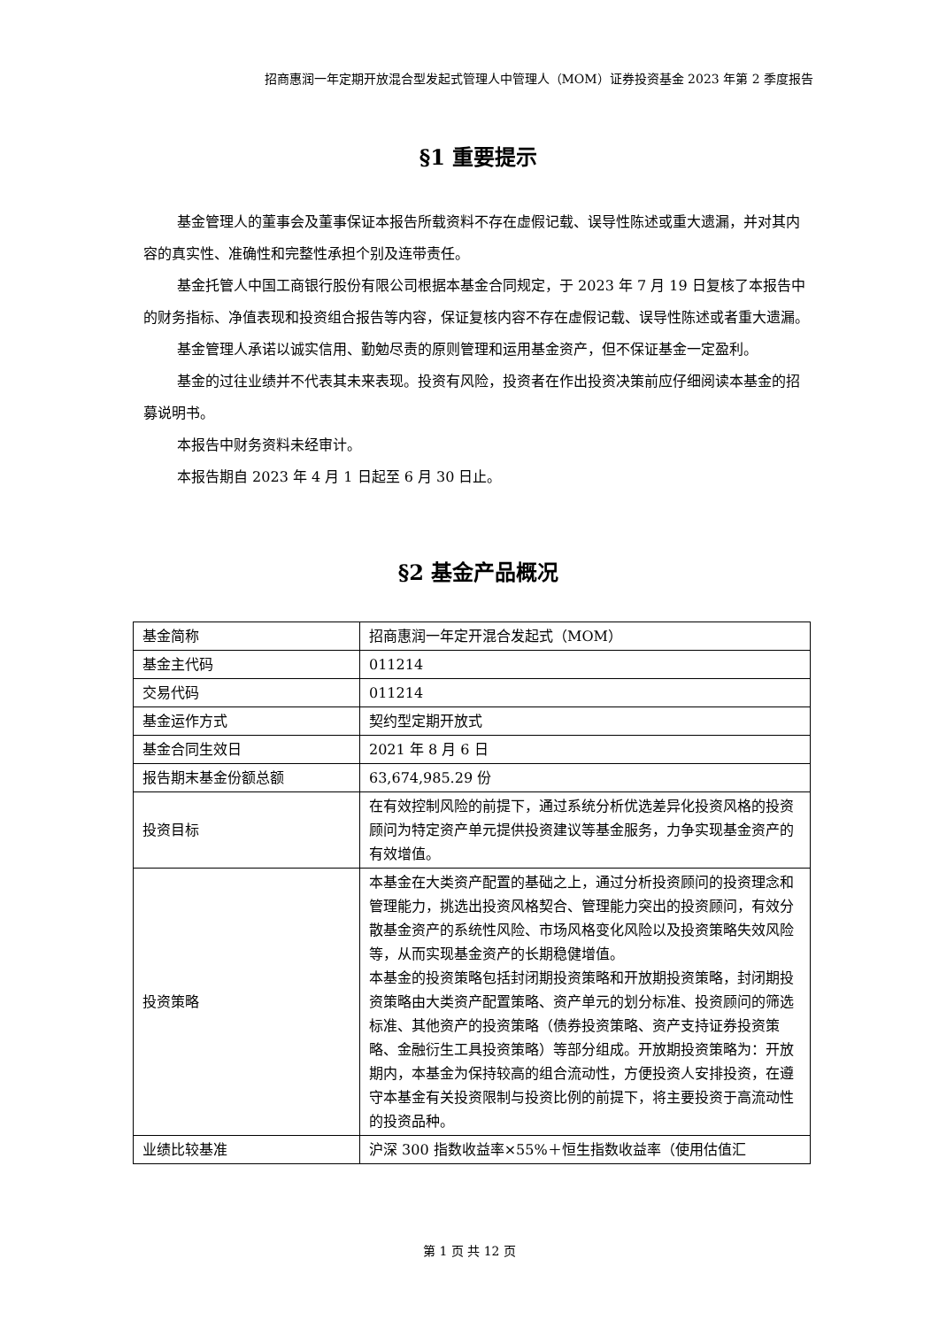招商惠润一年定期开放混合型发起式管理人中管理人（MOM）证券投资基金 2023 年第 2 季度报告
§1 重要提示
基金管理人的董事会及董事保证本报告所载资料不存在虚假记载、误导性陈述或重大遗漏，并对其内容的真实性、准确性和完整性承担个别及连带责任。
基金托管人中国工商银行股份有限公司根据本基金合同规定，于 2023 年 7 月 19 日复核了本报告中的财务指标、净值表现和投资组合报告等内容，保证复核内容不存在虚假记载、误导性陈述或者重大遗漏。
基金管理人承诺以诚实信用、勤勉尽责的原则管理和运用基金资产，但不保证基金一定盈利。
基金的过往业绩并不代表其未来表现。投资有风险，投资者在作出投资决策前应仔细阅读本基金的招募说明书。
本报告中财务资料未经审计。
本报告期自 2023 年 4 月 1 日起至 6 月 30 日止。
§2 基金产品概况
| 基金简称 | 招商惠润一年定开混合发起式（MOM） |
| 基金主代码 | 011214 |
| 交易代码 | 011214 |
| 基金运作方式 | 契约型定期开放式 |
| 基金合同生效日 | 2021 年 8 月 6 日 |
| 报告期末基金份额总额 | 63,674,985.29 份 |
| 投资目标 | 在有效控制风险的前提下，通过系统分析优选差异化投资风格的投资顾问为特定资产单元提供投资建议等基金服务，力争实现基金资产的有效增值。 |
| 投资策略 | 本基金在大类资产配置的基础之上，通过分析投资顾问的投资理念和管理能力，挑选出投资风格契合、管理能力突出的投资顾问，有效分散基金资产的系统性风险、市场风格变化风险以及投资策略失效风险等，从而实现基金资产的长期稳健增值。 本基金的投资策略包括封闭期投资策略和开放期投资策略，封闭期投资策略由大类资产配置策略、资产单元的划分标准、投资顾问的筛选标准、其他资产的投资策略（债券投资策略、资产支持证券投资策略、金融衍生工具投资策略）等部分组成。开放期投资策略为：开放期内，本基金为保持较高的组合流动性，方便投资人安排投资，在遵守本基金有关投资限制与投资比例的前提下，将主要投资于高流动性的投资品种。 |
| 业绩比较基准 | 沪深 300 指数收益率×55%＋恒生指数收益率（使用估值汇 |
第 1 页 共 12 页